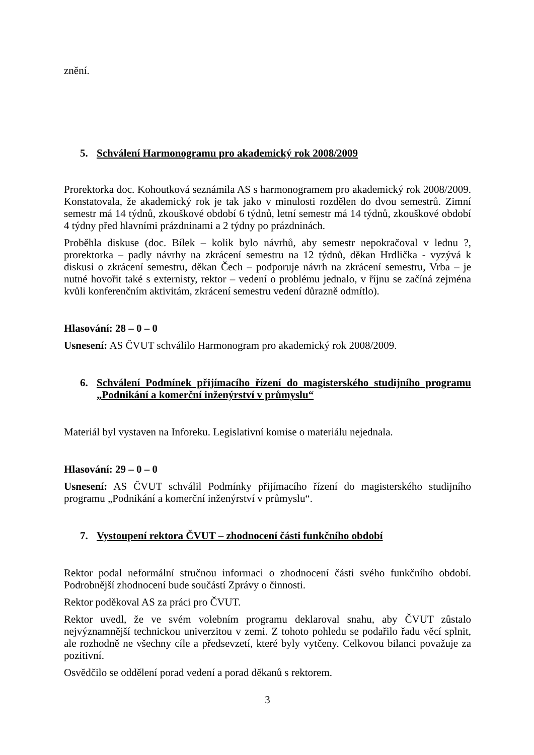znění.
5. Schválení Harmonogramu pro akademický rok 2008/2009
Prorektorka doc. Kohoutková seznámila AS s harmonogramem pro akademický rok 2008/2009. Konstatovala, že akademický rok je tak jako v minulosti rozdělen do dvou semestrů. Zimní semestr má 14 týdnů, zkouškové období 6 týdnů, letní semestr má 14 týdnů, zkouškové období 4 týdny před hlavními prázdninami a 2 týdny po prázdninách.
Proběhla diskuse (doc. Bílek – kolik bylo návrhů, aby semestr nepokračoval v lednu ?, prorektorka – padly návrhy na zkrácení semestru na 12 týdnů, děkan Hrdlička - vyzývá k diskusi o zkrácení semestru, děkan Čech – podporuje návrh na zkrácení semestru, Vrba – je nutné hovořit také s externisty, rektor – vedení o problému jednalo, v říjnu se začíná zejména kvůli konferenčním aktivitám, zkrácení semestru vedení důrazně odmítlo).
Hlasování: 28 – 0 – 0
Usnesení: AS ČVUT schválilo Harmonogram pro akademický rok 2008/2009.
6. Schválení Podmínek přijímacího řízení do magisterského studijního programu „Podnikání a komerční inženýrství v průmyslu“
Materiál byl vystaven na Inforeku. Legislativní komise o materiálu nejednala.
Hlasování: 29 – 0 – 0
Usnesení: AS ČVUT schválil Podmínky přijímacího řízení do magisterského studijního programu „Podnikání a komerční inženýrství v průmyslu“.
7. Vystoupení rektora ČVUT – zhodnocení části funkčního období
Rektor podal neformální stručnou informaci o zhodnocení části svého funkčního období. Podrobnější zhodnocení bude součástí Zprávy o činnosti.
Rektor poděkoval AS za práci pro ČVUT.
Rektor uvedl, že ve svém volebním programu deklaroval snahu, aby ČVUT zůstalo nejvýznamnější technickou univerzitou v zemi. Z tohoto pohledu se podařilo řadu věcí splnit, ale rozhodně ne všechny cíle a předsevzetí, které byly vytčeny. Celkovou bilanci považuje za pozitivní.
Osvědčilo se oddělení porad vedení a porad děkanů s rektorem.
3